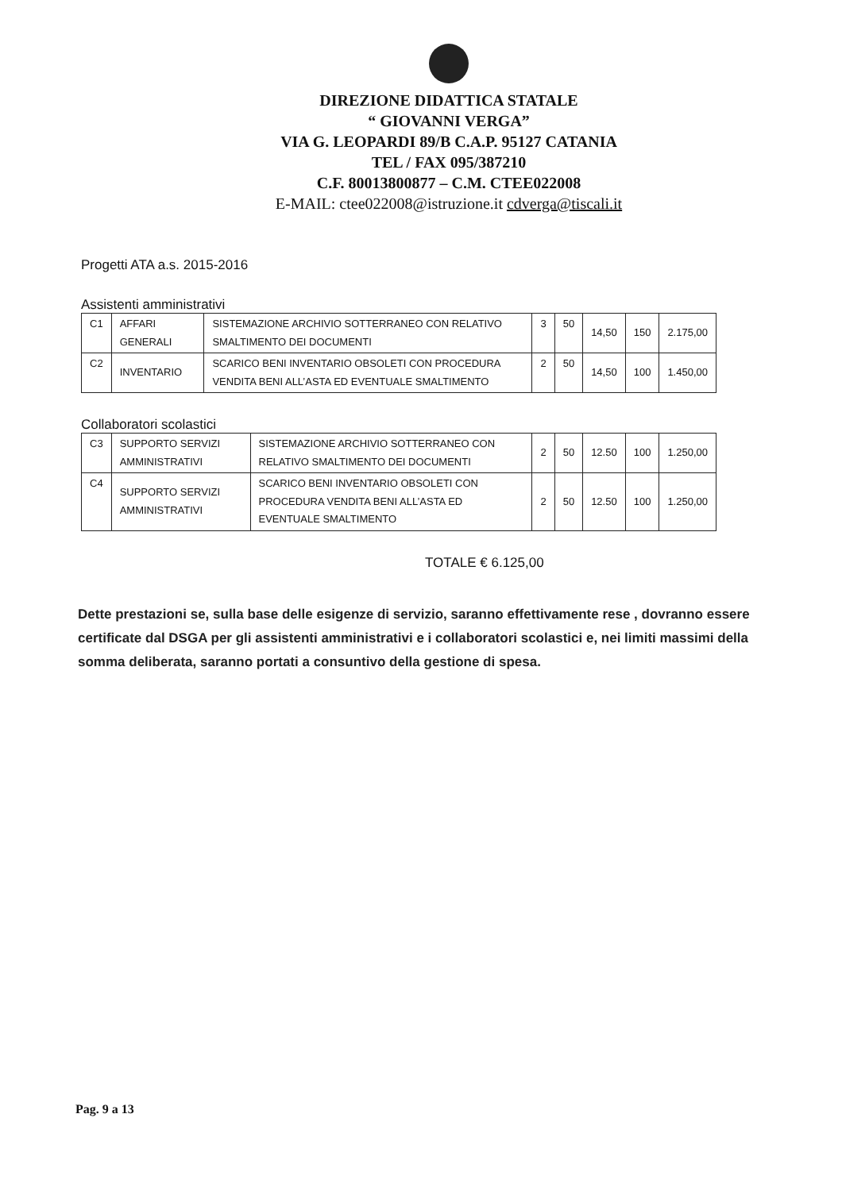DIREZIONE DIDATTICA STATALE
“ GIOVANNI VERGA”
VIA G. LEOPARDI 89/B C.A.P. 95127 CATANIA
TEL / FAX 095/387210
C.F. 80013800877 – C.M. CTEE022008
E-MAIL: ctee022008@istruzione.it cdverga@tiscali.it
Progetti ATA a.s. 2015-2016
Assistenti amministrativi
| C1 | AFFARI GENERALI | SISTEMAZIONE ARCHIVIO SOTTERRANEO CON RELATIVO SMALTIMENTO DEI DOCUMENTI | 3 | 50 | 14,50 | 150 | 2.175,00 |
| C2 | INVENTARIO | SCARICO BENI INVENTARIO OBSOLETI CON PROCEDURA VENDITA BENI ALL’ASTA ED EVENTUALE SMALTIMENTO | 2 | 50 | 14,50 | 100 | 1.450,00 |
Collaboratori scolastici
| C3 | SUPPORTO SERVIZI AMMINISTRATIVI | SISTEMAZIONE ARCHIVIO SOTTERRANEO CON RELATIVO SMALTIMENTO DEI DOCUMENTI | 2 | 50 | 12.50 | 100 | 1.250,00 |
| C4 | SUPPORTO SERVIZI AMMINISTRATIVI | SCARICO BENI INVENTARIO OBSOLETI CON PROCEDURA VENDITA BENI ALL’ASTA ED EVENTUALE SMALTIMENTO | 2 | 50 | 12.50 | 100 | 1.250,00 |
TOTALE € 6.125,00
Dette prestazioni se, sulla base delle esigenze di servizio, saranno effettivamente rese , dovranno essere certificate dal DSGA per gli assistenti amministrativi e i collaboratori scolastici e, nei limiti massimi della somma deliberata, saranno portati a consuntivo della gestione di spesa.
Pag. 9 a 13